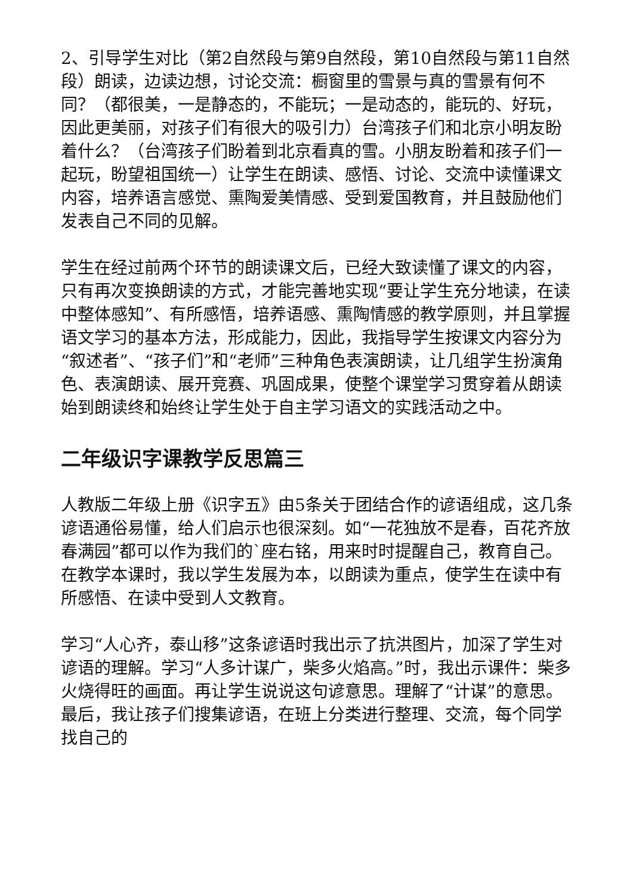2、引导学生对比（第2自然段与第9自然段，第10自然段与第11自然段）朗读，边读边想，讨论交流：橱窗里的雪景与真的雪景有何不同？（都很美，一是静态的，不能玩；一是动态的，能玩的、好玩，因此更美丽，对孩子们有很大的吸引力）台湾孩子们和北京小明友盼着什么？（台湾孩子们盼着到北京看真的雪。小朋友盼着和孩子们一起玩，盼望祖国统一）让学生在朗读、感悟、讨论、交流中读懂课文内容，培养语言感觉、熏陶爱美情感、受到爱国教育，并且鼓励他们发表自己不同的见解。
学生在经过前两个环节的朗读课文后，已经大致读懂了课文的内容，只有再次变换朗读的方式，才能完善地实现“要让学生充分地读，在读中整体感知”、有所感悟，培养语感、熏陶情感的教学原则，并且掌握语文学习的基本方法，形成能力，因此，我指导学生按课文内容分为“叙述者”、“孩子们”和“老师”三种角色表演朗读，让几组学生扮演角色、表演朗读、展开竞赛、巩固成果，使整个课堂学习贯穿着从朗读始到朗读终和始终让学生处于自主学习语文的实践活动之中。
二年级识字课教学反思篇三
人教版二年级上册《识字五》由5条关于团结合作的谚语组成，这几条谚语通俗易懂，给人们启示也很深刻。如“一花独放不是春，百花齐放春满园”都可以作为我们的`座右铭，用来时时提醒自己，教育自己。在教学本课时，我以学生发展为本，以朗读为重点，使学生在读中有所感悟、在读中受到人文教育。
学习“人心齐，泰山移”这条谚语时我出示了抗洪图片，加深了学生对谚语的理解。学习“人多计谋广，柴多火焰高。”时，我出示课件：柴多火烧得旺的画面。再让学生说说这句谚意思。理解了“计谋”的意思。最后，我让孩子们搜集谚语，在班上分类进行整理、交流，每个同学找自己的